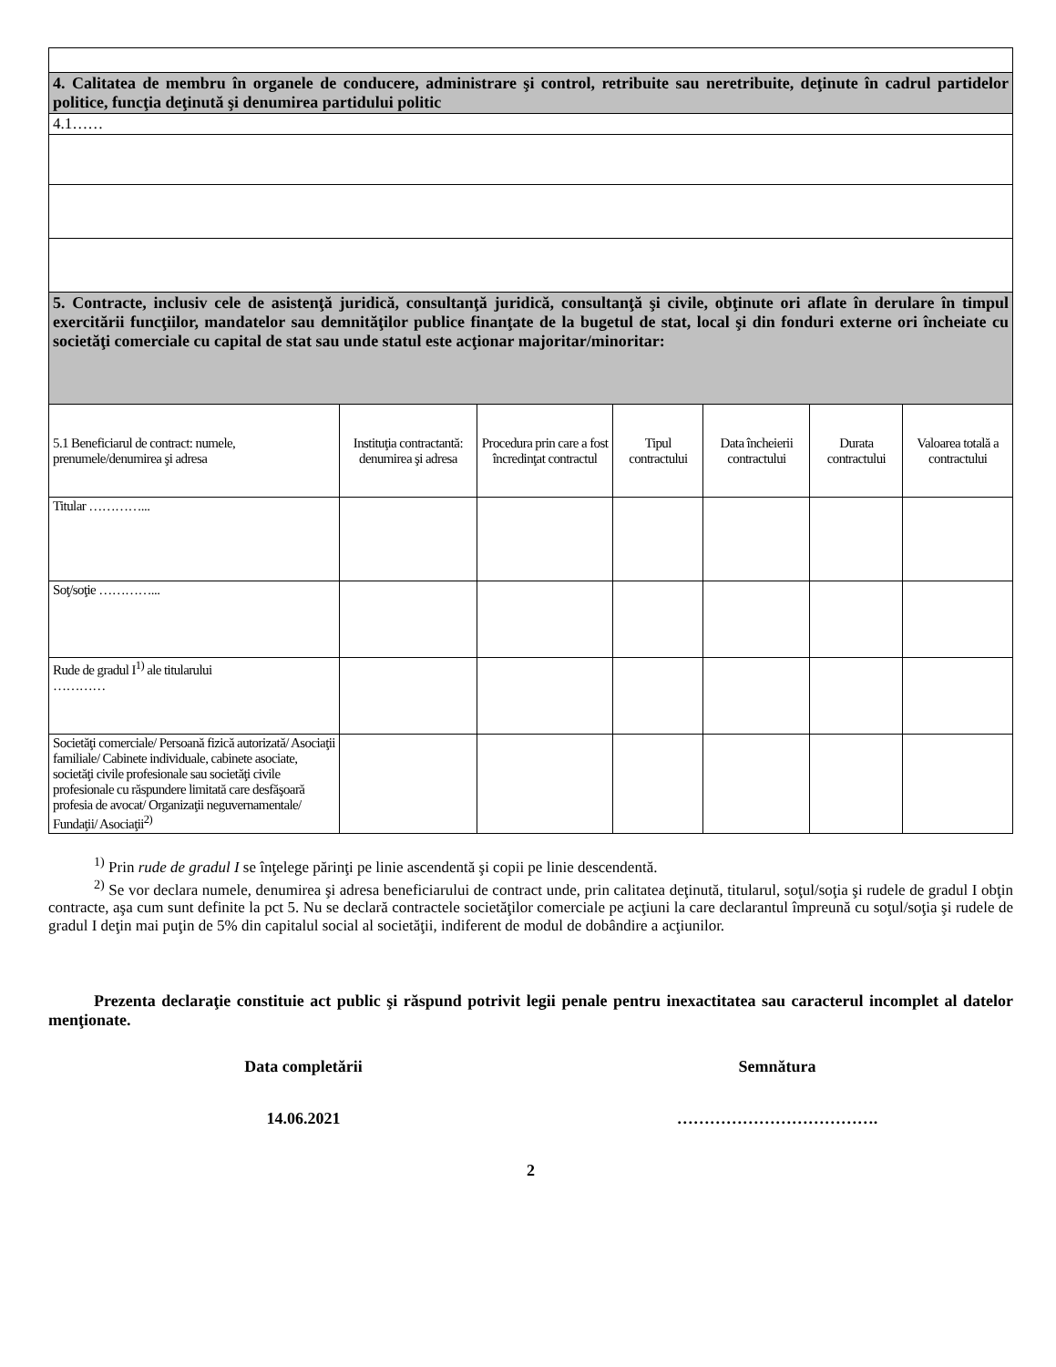| 4. Calitatea de membru în organele de conducere, administrare şi control, retribuite sau neretribuite, deţinute în cadrul partidelor politice, funcţia deţinută şi denumirea partidului politic | | | | | | |
| 4.1…… | | | | | | |
| 5. Contracte, inclusiv cele de asistenţă juridică, consultanţă juridică, consultanţă şi civile, obţinute ori aflate în derulare în timpul exercitării funcţiilor, mandatelor sau demnităţilor publice finanţate de la bugetul de stat, local şi din fonduri externe ori încheiate cu societăţi comerciale cu capital de stat sau unde statul este acţionar majoritar/minoritar: | | | | | | |
| 5.1 Beneficiarul de contract: numele, prenumele/denumirea şi adresa | Instituţia contractantă: denumirea şi adresa | Procedura prin care a fost încredinţat contractul | Tipul contractului | Data încheierii contractului | Durata contractului | Valoarea totală a contractului |
| Titular …………... | | | | | | |
| Soţ/soţie …………... | | | | | | |
| Rude de gradul I<sup>1)</sup> ale titularului ………… | | | | | | |
| Societăţi comerciale/ Persoană fizică autorizată/ Asociaţii familiale/ Cabinete individuale, cabinete asociate, societăţi civile profesionale sau societăţi civile profesionale cu răspundere limitată care desfăşoară profesia de avocat/ Organizaţii neguvernamentale/ Fundaţii/ Asociaţii<sup>2)</sup> | | | | | | |
<sup>1)</sup> Prin rude de gradul I se înţelege părinţi pe linie ascendentă şi copii pe linie descendentă.
<sup>2)</sup> Se vor declara numele, denumirea şi adresa beneficiarului de contract unde, prin calitatea deţinută, titularul, soţul/soţia şi rudele de gradul I obţin contracte, aşa cum sunt definite la pct 5. Nu se declară contractele societăţilor comerciale pe acţiuni la care declarantul împreună cu soţul/soţia şi rudele de gradul I deţin mai puţin de 5% din capitalul social al societăţii, indiferent de modul de dobândire a acţiunilor.
Prezenta declaraţie constituie act public şi răspund potrivit legii penale pentru inexactitatea sau caracterul incomplet al datelor menţionate.
Data completării Semnătura
14.06.2021 ……………………………….
2